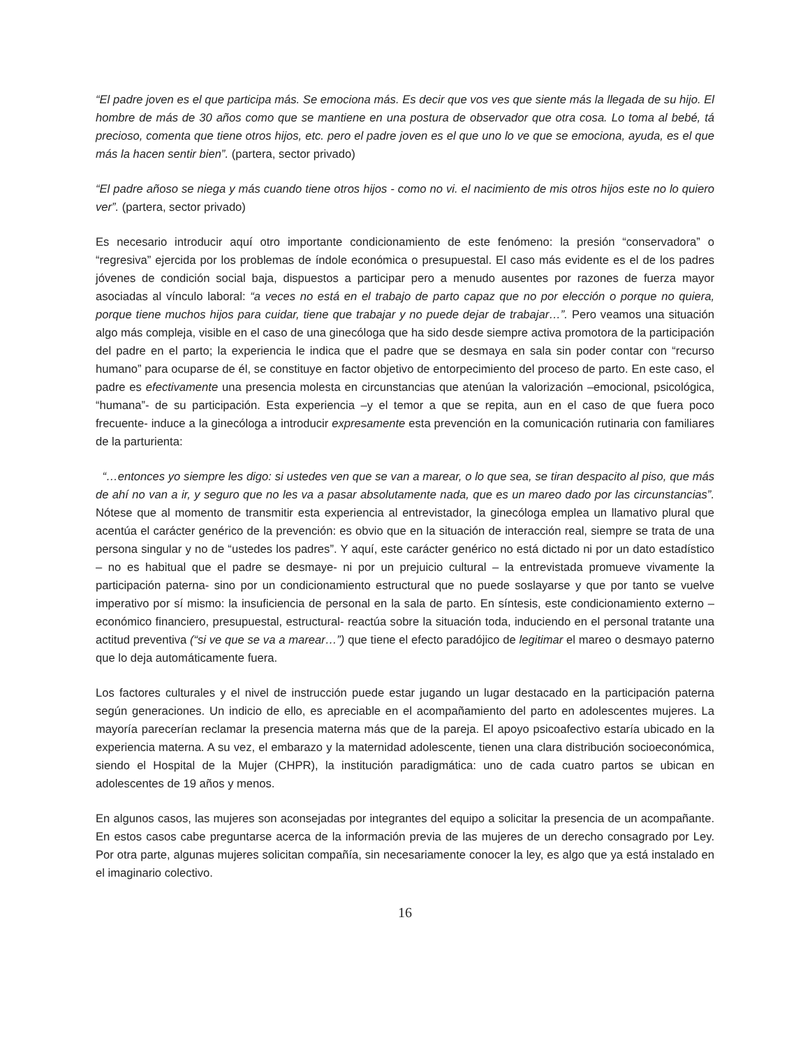“El padre joven es el que participa más. Se emociona más. Es decir que vos ves que siente más la llegada de su hijo. El hombre de más de 30 años como que se mantiene en una postura de observador que otra cosa. Lo toma al bebé, tá precioso, comenta que tiene otros hijos, etc. pero el padre joven es el que uno lo ve que se emociona, ayuda, es el que más la hacen sentir bien”. (partera, sector privado)
“El padre añoso se niega y más cuando tiene otros hijos - como no vi. el nacimiento de mis otros hijos este no lo quiero ver”. (partera, sector privado)
Es necesario introducir aquí otro importante condicionamiento de este fenómeno: la presión “conservadora” o “regresiva” ejercida por los problemas de índole económica o presupuestal. El caso más evidente es el de los padres jóvenes de condición social baja, dispuestos a participar pero a menudo ausentes por razones de fuerza mayor asociadas al vínculo laboral: “a veces no está en el trabajo de parto capaz que no por elección o porque no quiera, porque tiene muchos hijos para cuidar, tiene que trabajar y no puede dejar de trabajar…”. Pero veamos una situación algo más compleja, visible en el caso de una ginecóloga que ha sido desde siempre activa promotora de la participación del padre en el parto; la experiencia le indica que el padre que se desmaya en sala sin poder contar con “recurso humano” para ocuparse de él, se constituye en factor objetivo de entorpecimiento del proceso de parto. En este caso, el padre es efectivamente una presencia molesta en circunstancias que atenúan la valorización –emocional, psicológica, “humana”- de su participación. Esta experiencia –y el temor a que se repita, aun en el caso de que fuera poco frecuente- induce a la ginecóloga a introducir expresamente esta prevención en la comunicación rutinaria con familiares de la parturienta:
“…entonces yo siempre les digo: si ustedes ven que se van a marear, o lo que sea, se tiran despacito al piso, que más de ahí no van a ir, y seguro que no les va a pasar absolutamente nada, que es un mareo dado por las circunstancias”. Nótese que al momento de transmitir esta experiencia al entrevistador, la ginecóloga emplea un llamativo plural que acentúa el carácter genérico de la prevención: es obvio que en la situación de interacción real, siempre se trata de una persona singular y no de “ustedes los padres”. Y aquí, este carácter genérico no está dictado ni por un dato estadístico – no es habitual que el padre se desmaye- ni por un prejuicio cultural – la entrevistada promueve vivamente la participación paterna- sino por un condicionamiento estructural que no puede soslayarse y que por tanto se vuelve imperativo por sí mismo: la insuficiencia de personal en la sala de parto. En síntesis, este condicionamiento externo – económico financiero, presupuestal, estructural- reactúa sobre la situación toda, induciendo en el personal tratante una actitud preventiva (“si ve que se va a marear…”) que tiene el efecto paradójico de legitimar el mareo o desmayo paterno que lo deja automáticamente fuera.
Los factores culturales y el nivel de instrucción puede estar jugando un lugar destacado en la participación paterna según generaciones. Un indicio de ello, es apreciable en el acompañamiento del parto en adolescentes mujeres. La mayoría parecerían reclamar la presencia materna más que de la pareja. El apoyo psicoafectivo estaría ubicado en la experiencia materna. A su vez, el embarazo y la maternidad adolescente, tienen una clara distribución socioeconómica, siendo el Hospital de la Mujer (CHPR), la institución paradigmática: uno de cada cuatro partos se ubican en adolescentes de 19 años y menos.
En algunos casos, las mujeres son aconsejadas por integrantes del equipo a solicitar la presencia de un acompañante. En estos casos cabe preguntarse acerca de la información previa de las mujeres de un derecho consagrado por Ley. Por otra parte, algunas mujeres solicitan compañía, sin necesariamente conocer la ley, es algo que ya está instalado en el imaginario colectivo.
16